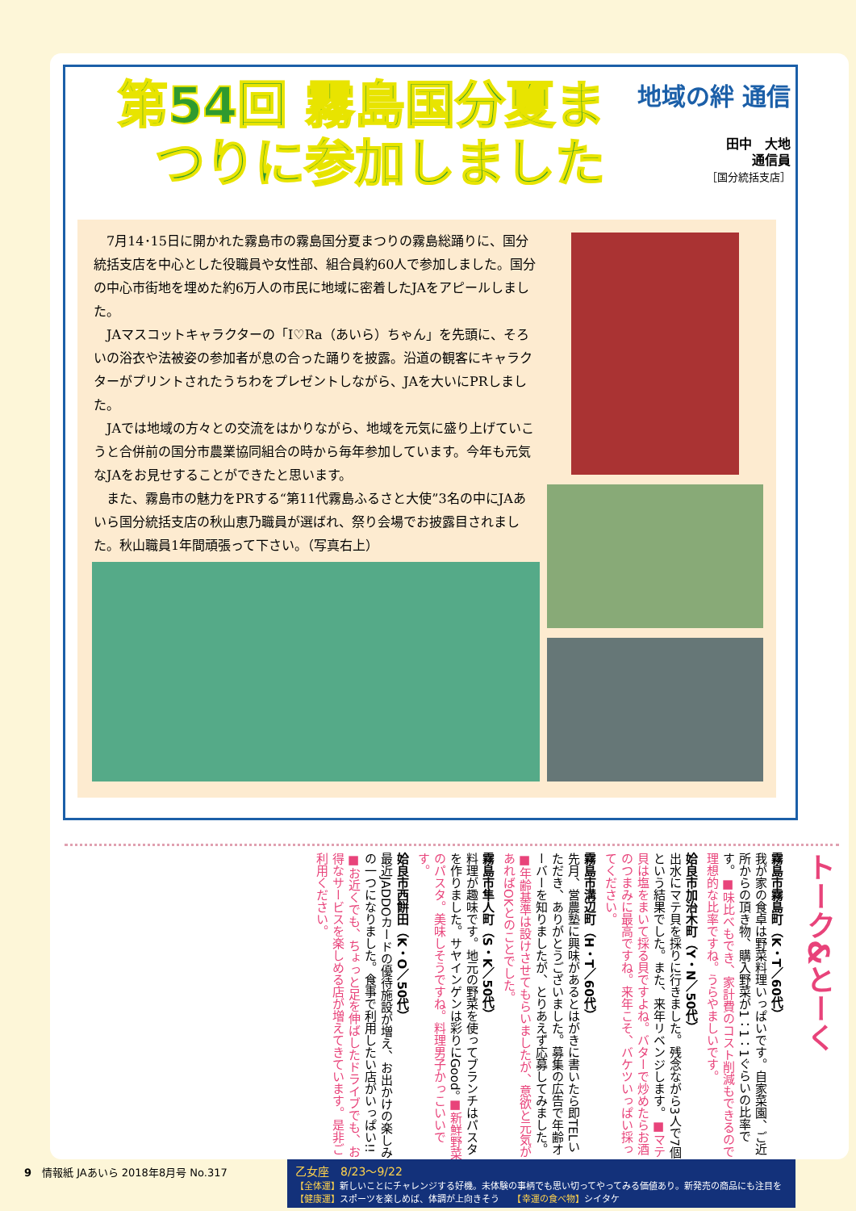第54回 霧島国分夏まつりに参加しました
地域の絆 通信
田中　大地
通信員
［国分統括支店］
7月14･15日に開かれた霧島市の霧島国分夏まつりの霧島総踊りに、国分統括支店を中心とした役職員や女性部、組合員約60人で参加しました。国分の中心市街地を埋めた約6万人の市民に地域に密着したJAをアピールしました。
JAマスコットキャラクターの「I♡Ra（あいら）ちゃん」を先頭に、そろいの浴衣や法被姿の参加者が息の合った踊りを披露。沿道の観客にキャラクターがプリントされたうちわをプレゼントしながら、JAを大いにPRしました。
JAでは地域の方々との交流をはかりながら、地域を元気に盛り上げていこうと合併前の国分市農業協同組合の時から毎年参加しています。今年も元気なJAをお見せすることができたと思います。
また、霧島市の魅力をPRする“第11代霧島ふるさと大使”3名の中にJAあいら国分統括支店の秋山恵乃職員が選ばれ、祭り会場でお披露目されました。秋山職員1年間頑張って下さい。（写真右上）
トーク&とーく
霧島市霧島町（K・T／60代）
我が家の食卓は野菜料理いっぱいです。自家菜園、ご近所からの頂き物、購入野菜が1：1：1ぐらいの比率です。■味比べもでき、家計費のコスト削減もできるので理想的な比率ですね。うらやましいです。
姶良市加治木町（Y・N／50代）
出水にマテ貝を採りに行きました。残念ながら3人で7個という結果でした。また、来年リベンジします。■マテ貝は塩をまいて採る貝ですよね。バターで炒めたらお酒のつまみに最高ですね。来年こそ、バケツいっぱい採ってください。
霧島市溝辺町（H・T／60代）
先月、営農塾に興味があるとはがきに書いたら即TELいただき、ありがとうございました。募集の広告で年齢オーバーを知りましたが、とりあえず応募してみました。■年齢基準は設けさせてもらいましたが、意欲と元気があればOKとのことでした。
霧島市隼人町（S・K／50代）
料理が趣味です。地元の野菜を使ってブランチはパスタを作りました。サヤインゲンは彩りにGood。■新鮮野菜のパスタ。美味しそうですね。料理男子かっこいいです。
姶良市西餅田（K・O／50代）
最近JADDOカードの優待施設が増え、お出かけの楽しみの一つになりました。食事で利用したい店がいっぱい!!■お近くでも、ちょっと足を伸ばしたドライブでも、お得なサービスを楽しめる店が増えてきています。是非ご利用ください。
9　情報紙 JAあいら 2018年8月号 No.317
乙女座　8/23～9/22
【全体運】新しいことにチャレンジする好機。未体験の事柄でも思い切ってやってみる価値あり。新発売の商品にも注目を
【健康運】スポーツを楽しめば、体調が上向きそう　　【幸運の食べ物】シイタケ